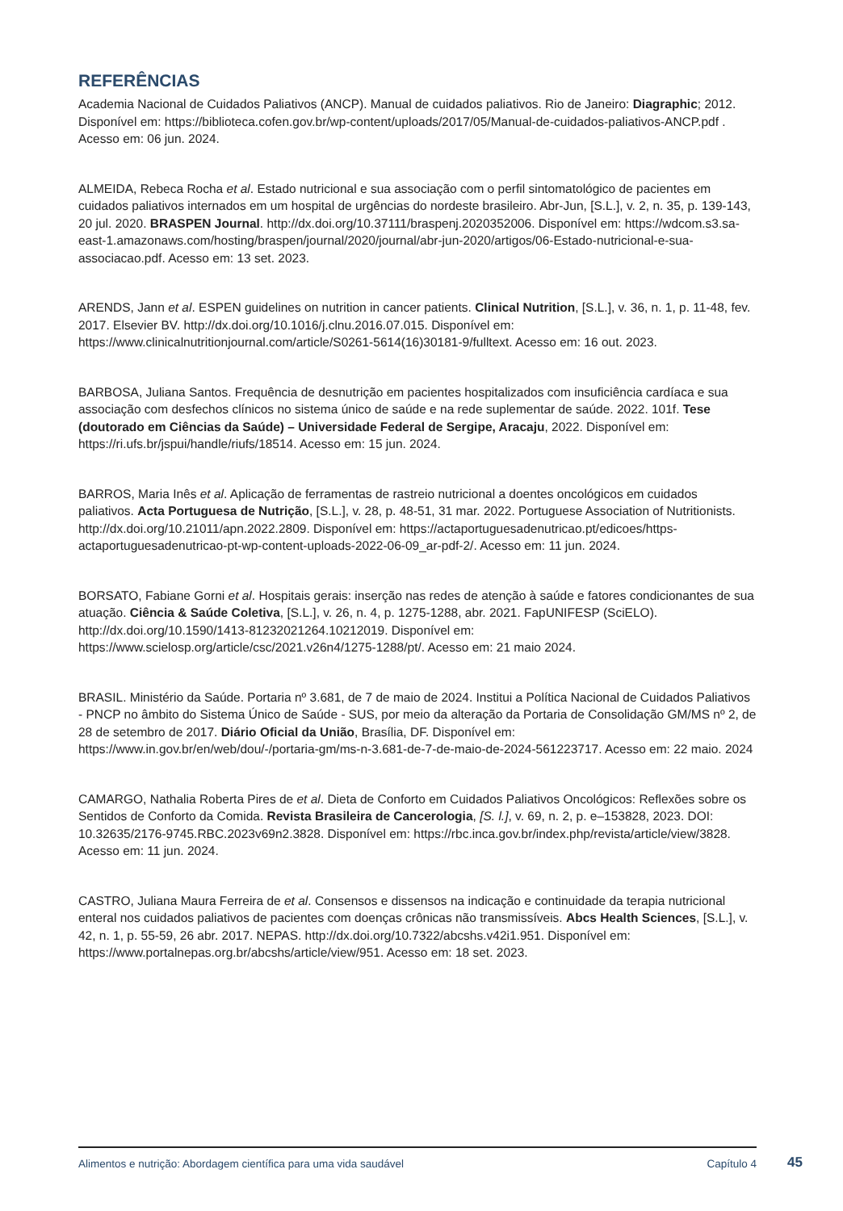REFERÊNCIAS
Academia Nacional de Cuidados Paliativos (ANCP). Manual de cuidados paliativos. Rio de Janeiro: Diagraphic; 2012. Disponível em: https://biblioteca.cofen.gov.br/wp-content/uploads/2017/05/Manual-de-cuidados-paliativos-ANCP.pdf . Acesso em: 06 jun. 2024.
ALMEIDA, Rebeca Rocha et al. Estado nutricional e sua associação com o perfil sintomatológico de pacientes em cuidados paliativos internados em um hospital de urgências do nordeste brasileiro. Abr-Jun, [S.L.], v. 2, n. 35, p. 139-143, 20 jul. 2020. BRASPEN Journal. http://dx.doi.org/10.37111/braspenj.2020352006. Disponível em: https://wdcom.s3.sa-east-1.amazonaws.com/hosting/braspen/journal/2020/journal/abr-jun-2020/artigos/06-Estado-nutricional-e-sua-associacao.pdf. Acesso em: 13 set. 2023.
ARENDS, Jann et al. ESPEN guidelines on nutrition in cancer patients. Clinical Nutrition, [S.L.], v. 36, n. 1, p. 11-48, fev. 2017. Elsevier BV. http://dx.doi.org/10.1016/j.clnu.2016.07.015. Disponível em: https://www.clinicalnutritionjournal.com/article/S0261-5614(16)30181-9/fulltext. Acesso em: 16 out. 2023.
BARBOSA, Juliana Santos. Frequência de desnutrição em pacientes hospitalizados com insuficiência cardíaca e sua associação com desfechos clínicos no sistema único de saúde e na rede suplementar de saúde. 2022. 101f. Tese (doutorado em Ciências da Saúde) – Universidade Federal de Sergipe, Aracaju, 2022. Disponível em: https://ri.ufs.br/jspui/handle/riufs/18514. Acesso em: 15 jun. 2024.
BARROS, Maria Inês et al. Aplicação de ferramentas de rastreio nutricional a doentes oncológicos em cuidados paliativos. Acta Portuguesa de Nutrição, [S.L.], v. 28, p. 48-51, 31 mar. 2022. Portuguese Association of Nutritionists. http://dx.doi.org/10.21011/apn.2022.2809. Disponível em: https://actaportuguesadenutricao.pt/edicoes/https-actaportuguesadenutricao-pt-wp-content-uploads-2022-06-09_ar-pdf-2/. Acesso em: 11 jun. 2024.
BORSATO, Fabiane Gorni et al. Hospitais gerais: inserção nas redes de atenção à saúde e fatores condicionantes de sua atuação. Ciência & Saúde Coletiva, [S.L.], v. 26, n. 4, p. 1275-1288, abr. 2021. FapUNIFESP (SciELO). http://dx.doi.org/10.1590/1413-81232021264.10212019. Disponível em: https://www.scielosp.org/article/csc/2021.v26n4/1275-1288/pt/. Acesso em: 21 maio 2024.
BRASIL. Ministério da Saúde. Portaria nº 3.681, de 7 de maio de 2024. Institui a Política Nacional de Cuidados Paliativos - PNCP no âmbito do Sistema Único de Saúde - SUS, por meio da alteração da Portaria de Consolidação GM/MS nº 2, de 28 de setembro de 2017. Diário Oficial da União, Brasília, DF. Disponível em: https://www.in.gov.br/en/web/dou/-/portaria-gm/ms-n-3.681-de-7-de-maio-de-2024-561223717. Acesso em: 22 maio. 2024
CAMARGO, Nathalia Roberta Pires de et al. Dieta de Conforto em Cuidados Paliativos Oncológicos: Reflexões sobre os Sentidos de Conforto da Comida. Revista Brasileira de Cancerologia, [S. l.], v. 69, n. 2, p. e–153828, 2023. DOI: 10.32635/2176-9745.RBC.2023v69n2.3828. Disponível em: https://rbc.inca.gov.br/index.php/revista/article/view/3828. Acesso em: 11 jun. 2024.
CASTRO, Juliana Maura Ferreira de et al. Consensos e dissensos na indicação e continuidade da terapia nutricional enteral nos cuidados paliativos de pacientes com doenças crônicas não transmissíveis. Abcs Health Sciences, [S.L.], v. 42, n. 1, p. 55-59, 26 abr. 2017. NEPAS. http://dx.doi.org/10.7322/abcshs.v42i1.951. Disponível em: https://www.portalnepas.org.br/abcshs/article/view/951. Acesso em: 18 set. 2023.
Alimentos e nutrição: Abordagem científica para uma vida saudável Capítulo 4
45